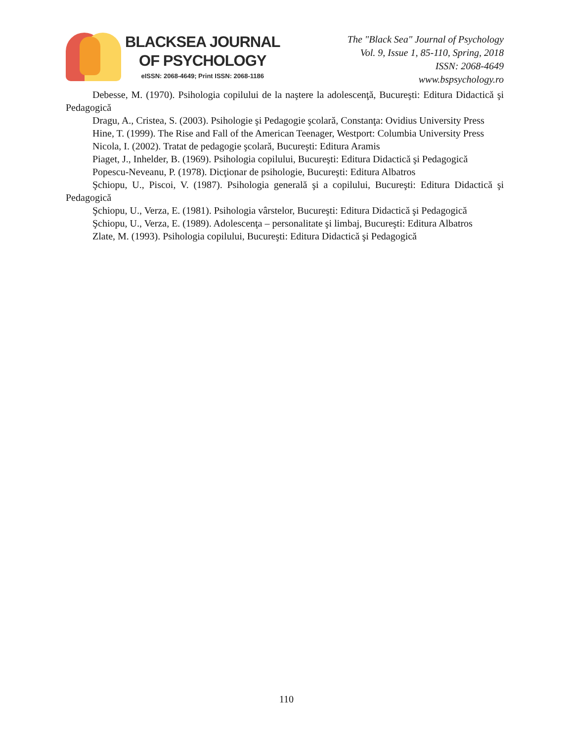BLACKSEA JOURNAL
OF PSYCHOLOGY
eISSN: 2068-4649; Print ISSN: 2068-1186
The "Black Sea" Journal of Psychology
Vol. 9, Issue 1, 85-110, Spring, 2018
ISSN: 2068-4649
www.bspsychology.ro
Debesse, M. (1970). Psihologia copilului de la naştere la adolescenţă, Bucureşti: Editura Didactică şi Pedagogică
Dragu, A., Cristea, S. (2003). Psihologie şi Pedagogie şcolară, Constanţa: Ovidius University Press
Hine, T. (1999). The Rise and Fall of the American Teenager, Westport: Columbia University Press
Nicola, I. (2002). Tratat de pedagogie şcolară, Bucureşti: Editura Aramis
Piaget, J., Inhelder, B. (1969). Psihologia copilului, Bucureşti: Editura Didactică şi Pedagogică
Popescu-Neveanu, P. (1978). Dicţionar de psihologie, Bucureşti: Editura Albatros
Şchiopu, U., Piscoi, V. (1987). Psihologia generală şi a copilului, Bucureşti: Editura Didactică şi Pedagogică
Şchiopu, U., Verza, E. (1981). Psihologia vârstelor, Bucureşti: Editura Didactică şi Pedagogică
Şchiopu, U., Verza, E. (1989). Adolescenţa – personalitate şi limbaj, Bucureşti: Editura Albatros
Zlate, M. (1993). Psihologia copilului, Bucureşti: Editura Didactică şi Pedagogică
110